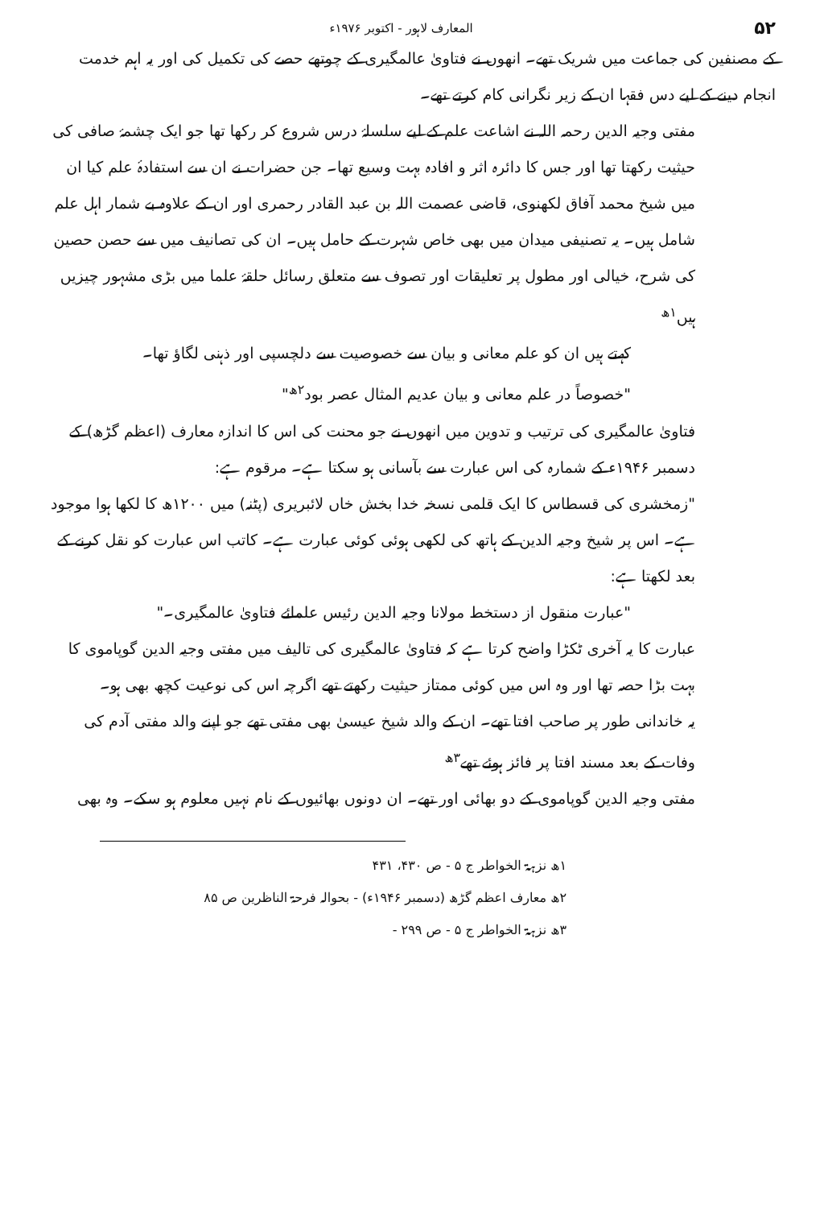۵۲ المعارف لاہور - اکتوبر ۱۹۷۶ء
کے مصنفین کی جماعت میں شریک تھے۔ انھوں نے فتاویٰ عالمگیری کے چوتھے حصے کی تکمیل کی اور یہ اہم خدمت انجام دینے کے لیے دس فقہا ان کے زیر نگرانی کام کرتے تھے۔
مفتی وجیہ الدین رحمہ اللہ نے اشاعت علم کے لیے سلسلۂ درس شروع کر رکھا تھا جو ایک چشمۂ صافی کی حیثیت رکھتا تھا اور جس کا دائرہ اثر و افادہ بہت وسیع تھا۔ جن حضرات نے ان سے استفادۂ علم کیا ان میں شیخ محمد آفاق لکھنوی، قاضی عصمت اللہ بن عبد القادر رحمری اور ان کے علاوہ بے شمار اہل علم شامل ہیں۔ یہ تصنیفی میدان میں بھی خاص شہرت کے حامل ہیں۔ ان کی تصانیف میں سے حصن حصین کی شرح، خیالی اور مطول پر تعلیقات اور تصوف سے متعلق رسائل حلقۂ علما میں بڑی مشہور چیزیں ہیں<sup>۱ھ</sup>
کہتے ہیں ان کو علم معانی و بیان سے خصوصیت سے دلچسپی اور ذہنی لگاؤ تھا۔
"خصوصاً در علم معانی و بیان عدیم المثال عصر بود<sup>۲ھ</sup>"
فتاویٰ عالمگیری کی ترتیب و تدوین میں انھوں نے جو محنت کی اس کا اندازہ معارف (اعظم گڑھ) کے دسمبر ۱۹۴۶ء کے شمارہ کی اس عبارت سے بآسانی ہو سکتا ہے۔ مرقوم ہے:
"زمخشری کی قسطاس کا ایک قلمی نسخہ خدا بخش خاں لائبریری (پٹنہ) میں ۱۲۰۰ھ کا لکھا ہوا موجود ہے۔ اس پر شیخ وجیہ الدین کے ہاتھ کی لکھی ہوئی کوئی عبارت ہے۔ کاتب اس عبارت کو نقل کرنے کے بعد لکھتا ہے:
"عبارت منقول از دستخط مولانا وجیہ الدین رئیس علمائے فتاویٰ عالمگیری۔"
عبارت کا یہ آخری ٹکڑا واضح کرتا ہے کہ فتاویٰ عالمگیری کی تالیف میں مفتی وجیہ الدین گوپاموی کا بہت بڑا حصہ تھا اور وہ اس میں کوئی ممتاز حیثیت رکھتے تھے اگرچہ اس کی نوعیت کچھ بھی ہو۔
یہ خاندانی طور پر صاحب افتا تھے۔ ان کے والد شیخ عیسیٰ بھی مفتی تھے جو اپنے والد مفتی آدم کی وفات کے بعد مسند افتا پر فائز ہوئے تھے<sup>۳ھ</sup>
مفتی وجیہ الدین گوپاموی کے دو بھائی اور تھے۔ ان دونوں بھائیوں کے نام نہیں معلوم ہو سکے۔ وہ بھی
۱ھ نزہۃ الخواطر ج ۵ - ص ۴۳۰، ۴۳۱
۲ھ معارف اعظم گڑھ (دسمبر ۱۹۴۶ء) - بحوالہ فرحۃ الناظرین ص ۸۵
۳ھ نزہۃ الخواطر ج ۵ - ص ۲۹۹ -